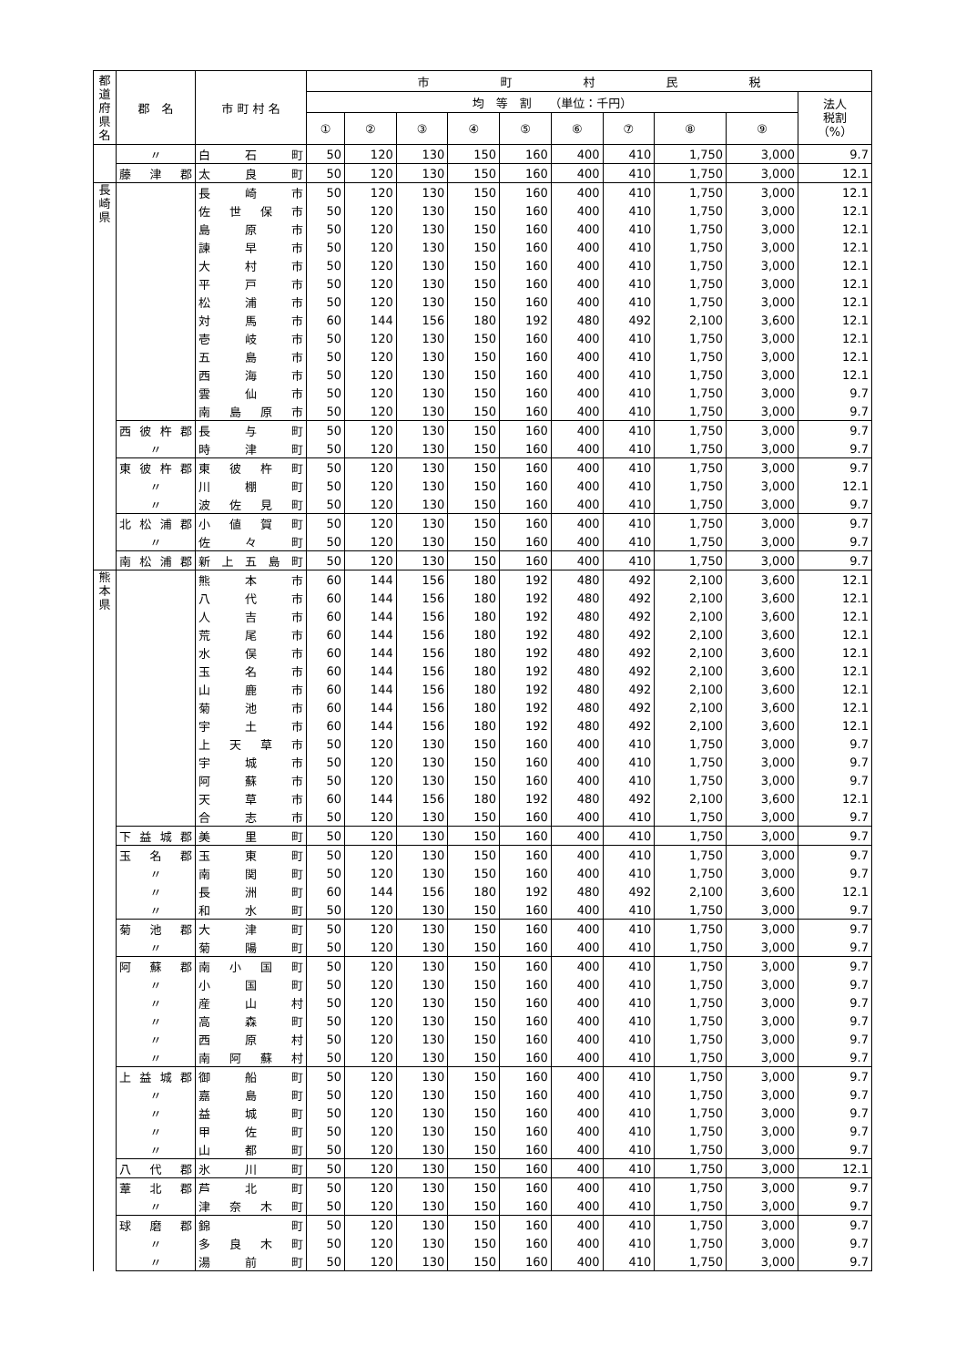| 都 道 府 県 名 | 郡 名 | 市 町 村 名 | 市 町 村 民 税 | | | | | | | | | |
| --- | --- | --- | --- | --- | --- | --- | --- | --- | --- | --- | --- | --- |
| | | | 均 等 割 （単位：千円） | | | | | | | | | 法人 税割 （%） |
| | | | ① | ② | ③ | ④ | ⑤ | ⑥ | ⑦ | ⑧ | ⑨ | |
| | 〃 | 白石町 | 50 | 120 | 130 | 150 | 160 | 400 | 410 | 1,750 | 3,000 | 9.7 |
| | 藤津郡 | 太良町 | 50 | 120 | 130 | 150 | 160 | 400 | 410 | 1,750 | 3,000 | 12.1 |
| 長 崎 県 | | 長崎市 | 50 | 120 | 130 | 150 | 160 | 400 | 410 | 1,750 | 3,000 | 12.1 |
| | | 佐世保市 | 50 | 120 | 130 | 150 | 160 | 400 | 410 | 1,750 | 3,000 | 12.1 |
| | | 島原市 | 50 | 120 | 130 | 150 | 160 | 400 | 410 | 1,750 | 3,000 | 12.1 |
| | | 諫早市 | 50 | 120 | 130 | 150 | 160 | 400 | 410 | 1,750 | 3,000 | 12.1 |
| | | 大村市 | 50 | 120 | 130 | 150 | 160 | 400 | 410 | 1,750 | 3,000 | 12.1 |
| | | 平戸市 | 50 | 120 | 130 | 150 | 160 | 400 | 410 | 1,750 | 3,000 | 12.1 |
| | | 松浦市 | 50 | 120 | 130 | 150 | 160 | 400 | 410 | 1,750 | 3,000 | 12.1 |
| | | 対馬市 | 60 | 144 | 156 | 180 | 192 | 480 | 492 | 2,100 | 3,600 | 12.1 |
| | | 壱岐市 | 50 | 120 | 130 | 150 | 160 | 400 | 410 | 1,750 | 3,000 | 12.1 |
| | | 五島市 | 50 | 120 | 130 | 150 | 160 | 400 | 410 | 1,750 | 3,000 | 12.1 |
| | | 西海市 | 50 | 120 | 130 | 150 | 160 | 400 | 410 | 1,750 | 3,000 | 12.1 |
| | | 雲仙市 | 50 | 120 | 130 | 150 | 160 | 400 | 410 | 1,750 | 3,000 | 9.7 |
| | | 南島原市 | 50 | 120 | 130 | 150 | 160 | 400 | 410 | 1,750 | 3,000 | 9.7 |
| | 西彼杵郡 | 長与町 | 50 | 120 | 130 | 150 | 160 | 400 | 410 | 1,750 | 3,000 | 9.7 |
| | 〃 | 時津町 | 50 | 120 | 130 | 150 | 160 | 400 | 410 | 1,750 | 3,000 | 9.7 |
| | 東彼杵郡 | 東彼杵町 | 50 | 120 | 130 | 150 | 160 | 400 | 410 | 1,750 | 3,000 | 9.7 |
| | 〃 | 川棚町 | 50 | 120 | 130 | 150 | 160 | 400 | 410 | 1,750 | 3,000 | 12.1 |
| | 〃 | 波佐見町 | 50 | 120 | 130 | 150 | 160 | 400 | 410 | 1,750 | 3,000 | 9.7 |
| | 北松浦郡 | 小値賀町 | 50 | 120 | 130 | 150 | 160 | 400 | 410 | 1,750 | 3,000 | 9.7 |
| | 〃 | 佐々町 | 50 | 120 | 130 | 150 | 160 | 400 | 410 | 1,750 | 3,000 | 9.7 |
| | 南松浦郡 | 新上五島町 | 50 | 120 | 130 | 150 | 160 | 400 | 410 | 1,750 | 3,000 | 9.7 |
| 熊 本 県 | | 熊本市 | 60 | 144 | 156 | 180 | 192 | 480 | 492 | 2,100 | 3,600 | 12.1 |
| | | 八代市 | 60 | 144 | 156 | 180 | 192 | 480 | 492 | 2,100 | 3,600 | 12.1 |
| | | 人吉市 | 60 | 144 | 156 | 180 | 192 | 480 | 492 | 2,100 | 3,600 | 12.1 |
| | | 荒尾市 | 60 | 144 | 156 | 180 | 192 | 480 | 492 | 2,100 | 3,600 | 12.1 |
| | | 水俣市 | 60 | 144 | 156 | 180 | 192 | 480 | 492 | 2,100 | 3,600 | 12.1 |
| | | 玉名市 | 60 | 144 | 156 | 180 | 192 | 480 | 492 | 2,100 | 3,600 | 12.1 |
| | | 山鹿市 | 60 | 144 | 156 | 180 | 192 | 480 | 492 | 2,100 | 3,600 | 12.1 |
| | | 菊池市 | 60 | 144 | 156 | 180 | 192 | 480 | 492 | 2,100 | 3,600 | 12.1 |
| | | 宇土市 | 60 | 144 | 156 | 180 | 192 | 480 | 492 | 2,100 | 3,600 | 12.1 |
| | | 上天草市 | 50 | 120 | 130 | 150 | 160 | 400 | 410 | 1,750 | 3,000 | 9.7 |
| | | 宇城市 | 50 | 120 | 130 | 150 | 160 | 400 | 410 | 1,750 | 3,000 | 9.7 |
| | | 阿蘇市 | 50 | 120 | 130 | 150 | 160 | 400 | 410 | 1,750 | 3,000 | 9.7 |
| | | 天草市 | 60 | 144 | 156 | 180 | 192 | 480 | 492 | 2,100 | 3,600 | 12.1 |
| | | 合志市 | 50 | 120 | 130 | 150 | 160 | 400 | 410 | 1,750 | 3,000 | 9.7 |
| | 下益城郡 | 美里町 | 50 | 120 | 130 | 150 | 160 | 400 | 410 | 1,750 | 3,000 | 9.7 |
| | 玉名郡 | 玉東町 | 50 | 120 | 130 | 150 | 160 | 400 | 410 | 1,750 | 3,000 | 9.7 |
| | 〃 | 南関町 | 50 | 120 | 130 | 150 | 160 | 400 | 410 | 1,750 | 3,000 | 9.7 |
| | 〃 | 長洲町 | 60 | 144 | 156 | 180 | 192 | 480 | 492 | 2,100 | 3,600 | 12.1 |
| | 〃 | 和水町 | 50 | 120 | 130 | 150 | 160 | 400 | 410 | 1,750 | 3,000 | 9.7 |
| | 菊池郡 | 大津町 | 50 | 120 | 130 | 150 | 160 | 400 | 410 | 1,750 | 3,000 | 9.7 |
| | 〃 | 菊陽町 | 50 | 120 | 130 | 150 | 160 | 400 | 410 | 1,750 | 3,000 | 9.7 |
| | 阿蘇郡 | 南小国町 | 50 | 120 | 130 | 150 | 160 | 400 | 410 | 1,750 | 3,000 | 9.7 |
| | 〃 | 小国町 | 50 | 120 | 130 | 150 | 160 | 400 | 410 | 1,750 | 3,000 | 9.7 |
| | 〃 | 産山村 | 50 | 120 | 130 | 150 | 160 | 400 | 410 | 1,750 | 3,000 | 9.7 |
| | 〃 | 高森町 | 50 | 120 | 130 | 150 | 160 | 400 | 410 | 1,750 | 3,000 | 9.7 |
| | 〃 | 西原村 | 50 | 120 | 130 | 150 | 160 | 400 | 410 | 1,750 | 3,000 | 9.7 |
| | 〃 | 南阿蘇村 | 50 | 120 | 130 | 150 | 160 | 400 | 410 | 1,750 | 3,000 | 9.7 |
| | 上益城郡 | 御船町 | 50 | 120 | 130 | 150 | 160 | 400 | 410 | 1,750 | 3,000 | 9.7 |
| | 〃 | 嘉島町 | 50 | 120 | 130 | 150 | 160 | 400 | 410 | 1,750 | 3,000 | 9.7 |
| | 〃 | 益城町 | 50 | 120 | 130 | 150 | 160 | 400 | 410 | 1,750 | 3,000 | 9.7 |
| | 〃 | 甲佐町 | 50 | 120 | 130 | 150 | 160 | 400 | 410 | 1,750 | 3,000 | 9.7 |
| | 〃 | 山都町 | 50 | 120 | 130 | 150 | 160 | 400 | 410 | 1,750 | 3,000 | 9.7 |
| | 八代郡 | 氷川町 | 50 | 120 | 130 | 150 | 160 | 400 | 410 | 1,750 | 3,000 | 12.1 |
| | 葦北郡 | 芦北町 | 50 | 120 | 130 | 150 | 160 | 400 | 410 | 1,750 | 3,000 | 9.7 |
| | 〃 | 津奈木町 | 50 | 120 | 130 | 150 | 160 | 400 | 410 | 1,750 | 3,000 | 9.7 |
| | 球磨郡 | 錦町 | 50 | 120 | 130 | 150 | 160 | 400 | 410 | 1,750 | 3,000 | 9.7 |
| | 〃 | 多良木町 | 50 | 120 | 130 | 150 | 160 | 400 | 410 | 1,750 | 3,000 | 9.7 |
| | 〃 | 湯前町 | 50 | 120 | 130 | 150 | 160 | 400 | 410 | 1,750 | 3,000 | 9.7 |